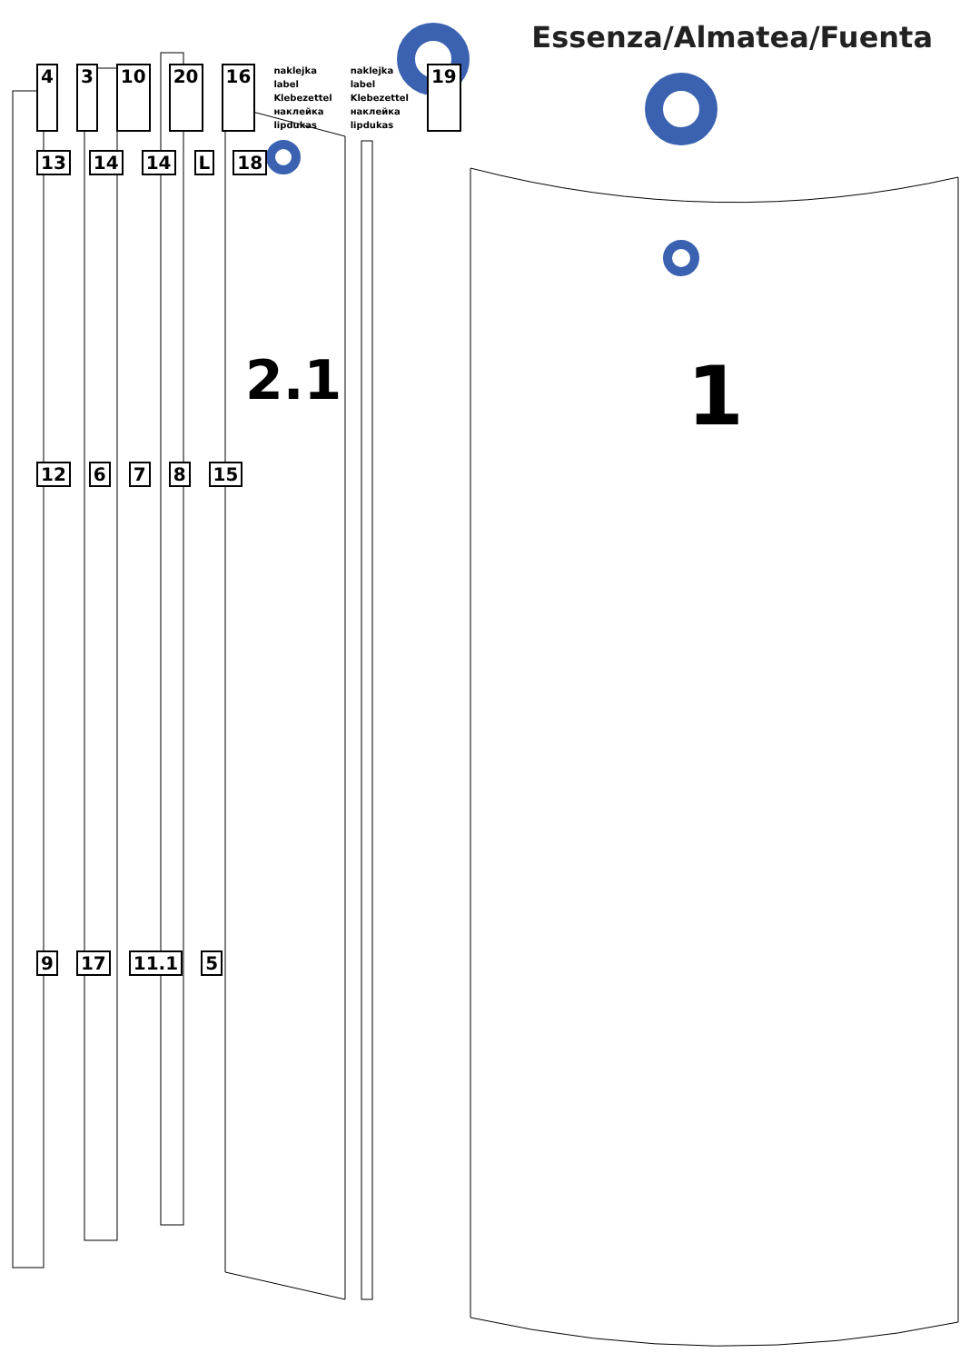Essenza/Almatea/Fuenta
4 3 10 20 16
naklejka
label
Klebezettel
наклейка
lipdukas
naklejka
label
Klebezettel
наклейка
lipdukas
19
13 14 14 L 18
2.1 1
12 6 7 8 15
9 17 11.1 5